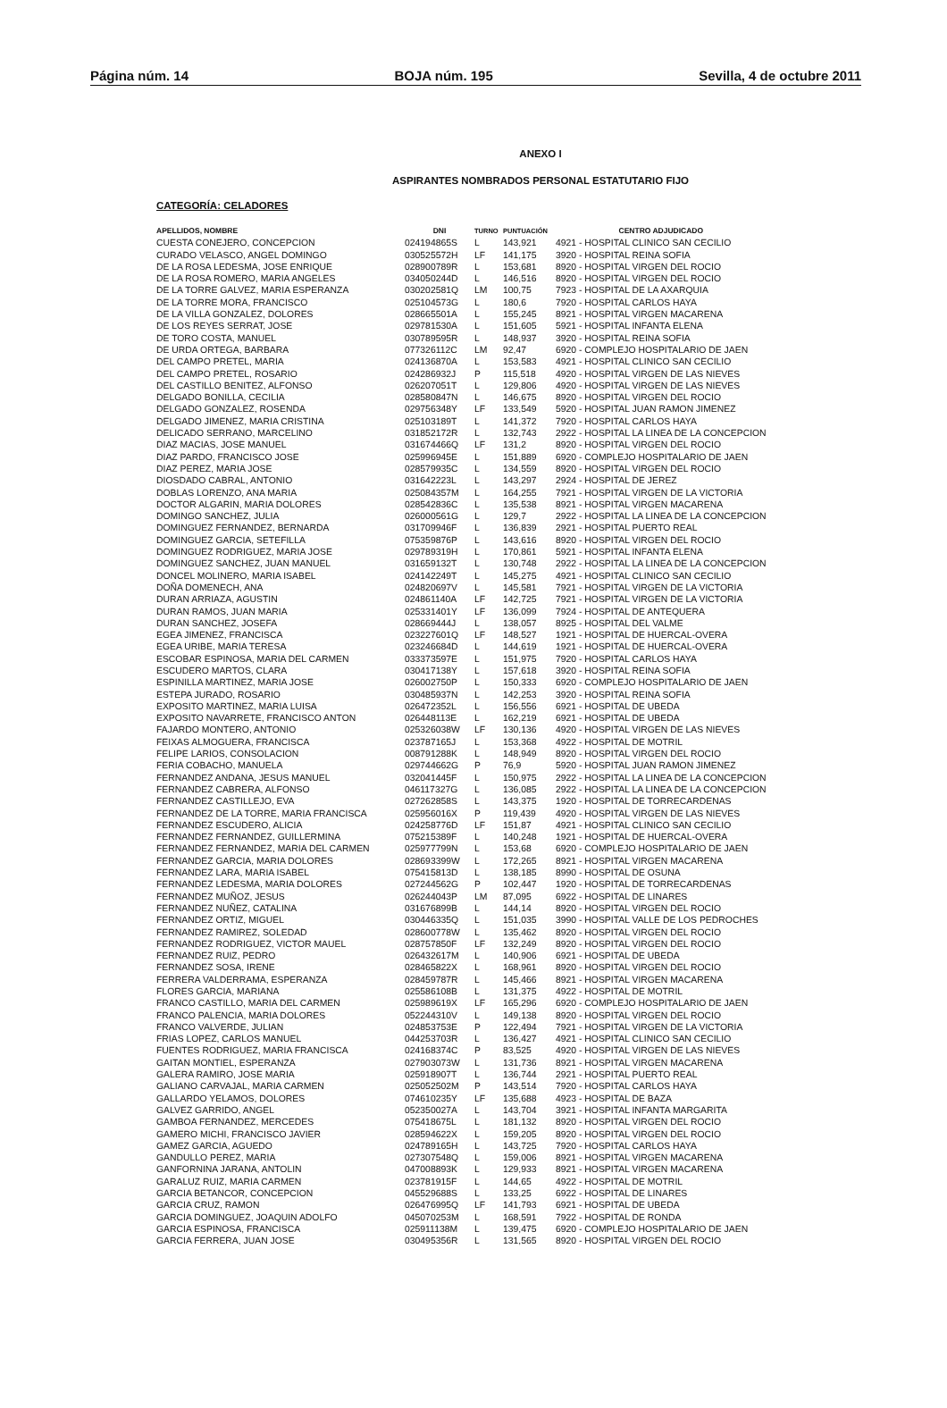Página núm. 14 BOJA núm. 195 Sevilla, 4 de octubre 2011
ANEXO I
ASPIRANTES NOMBRADOS PERSONAL ESTATUTARIO FIJO
CATEGORÍA: CELADORES
| APELLIDOS, NOMBRE | DNI | TURNO | PUNTUACIÓN | CENTRO ADJUDICADO |
| --- | --- | --- | --- | --- |
| CUESTA CONEJERO, CONCEPCION | 024194865S | L | 143,921 | 4921 - HOSPITAL CLINICO SAN CECILIO |
| CURADO VELASCO, ANGEL DOMINGO | 030525572H | LF | 141,175 | 3920 - HOSPITAL REINA SOFIA |
| DE LA ROSA LEDESMA, JOSE ENRIQUE | 028900789R | L | 153,681 | 8920 - HOSPITAL VIRGEN DEL ROCIO |
| DE LA ROSA ROMERO, MARIA ANGELES | 034050244D | L | 146,516 | 8920 - HOSPITAL VIRGEN DEL ROCIO |
| DE LA TORRE GALVEZ, MARIA ESPERANZA | 030202581Q | LM | 100,75 | 7923 - HOSPITAL DE LA AXARQUIA |
| DE LA TORRE MORA, FRANCISCO | 025104573G | L | 180,6 | 7920 - HOSPITAL CARLOS HAYA |
| DE LA VILLA GONZALEZ, DOLORES | 028665501A | L | 155,245 | 8921 - HOSPITAL VIRGEN MACARENA |
| DE LOS REYES SERRAT, JOSE | 029781530A | L | 151,605 | 5921 - HOSPITAL INFANTA ELENA |
| DE TORO COSTA, MANUEL | 030789595R | L | 148,937 | 3920 - HOSPITAL REINA SOFIA |
| DE URDA ORTEGA, BARBARA | 077326112C | LM | 92,47 | 6920 - COMPLEJO HOSPITALARIO DE JAEN |
| DEL CAMPO PRETEL, MARIA | 024136870A | L | 153,583 | 4921 - HOSPITAL CLINICO SAN CECILIO |
| DEL CAMPO PRETEL, ROSARIO | 024286932J | P | 115,518 | 4920 - HOSPITAL VIRGEN DE LAS NIEVES |
| DEL CASTILLO BENITEZ, ALFONSO | 026207051T | L | 129,806 | 4920 - HOSPITAL VIRGEN DE LAS NIEVES |
| DELGADO BONILLA, CECILIA | 028580847N | L | 146,675 | 8920 - HOSPITAL VIRGEN DEL ROCIO |
| DELGADO GONZALEZ, ROSENDA | 029756348Y | LF | 133,549 | 5920 - HOSPITAL JUAN RAMON JIMENEZ |
| DELGADO JIMENEZ, MARIA CRISTINA | 025103189T | L | 141,372 | 7920 - HOSPITAL CARLOS HAYA |
| DELICADO SERRANO, MARCELINO | 031852172R | L | 132,743 | 2922 - HOSPITAL LA LINEA DE LA CONCEPCION |
| DIAZ MACIAS, JOSE MANUEL | 031674466Q | LF | 131,2 | 8920 - HOSPITAL VIRGEN DEL ROCIO |
| DIAZ PARDO, FRANCISCO JOSE | 025996945E | L | 151,889 | 6920 - COMPLEJO HOSPITALARIO DE JAEN |
| DIAZ PEREZ, MARIA JOSE | 028579935C | L | 134,559 | 8920 - HOSPITAL VIRGEN DEL ROCIO |
| DIOSDADO CABRAL, ANTONIO | 031642223L | L | 143,297 | 2924 - HOSPITAL DE JEREZ |
| DOBLAS LORENZO, ANA MARIA | 025084357M | L | 164,255 | 7921 - HOSPITAL VIRGEN DE LA VICTORIA |
| DOCTOR ALGARIN, MARIA DOLORES | 028542836C | L | 135,538 | 8921 - HOSPITAL VIRGEN MACARENA |
| DOMINGO SANCHEZ, JULIA | 026000561G | L | 129,7 | 2922 - HOSPITAL LA LINEA DE LA CONCEPCION |
| DOMINGUEZ FERNANDEZ, BERNARDA | 031709946F | L | 136,839 | 2921 - HOSPITAL PUERTO REAL |
| DOMINGUEZ GARCIA, SETEFILLA | 075359876P | L | 143,616 | 8920 - HOSPITAL VIRGEN DEL ROCIO |
| DOMINGUEZ RODRIGUEZ, MARIA JOSE | 029789319H | L | 170,861 | 5921 - HOSPITAL INFANTA ELENA |
| DOMINGUEZ SANCHEZ, JUAN MANUEL | 031659132T | L | 130,748 | 2922 - HOSPITAL LA LINEA DE LA CONCEPCION |
| DONCEL MOLINERO, MARIA ISABEL | 024142249T | L | 145,275 | 4921 - HOSPITAL CLINICO SAN CECILIO |
| DOÑA DOMENECH, ANA | 024820697V | L | 145,581 | 7921 - HOSPITAL VIRGEN DE LA VICTORIA |
| DURAN ARRIAZA, AGUSTIN | 024861140A | LF | 142,725 | 7921 - HOSPITAL VIRGEN DE LA VICTORIA |
| DURAN RAMOS, JUAN MARIA | 025331401Y | LF | 136,099 | 7924 - HOSPITAL DE ANTEQUERA |
| DURAN SANCHEZ, JOSEFA | 028669444J | L | 138,057 | 8925 - HOSPITAL DEL VALME |
| EGEA JIMENEZ, FRANCISCA | 023227601Q | LF | 148,527 | 1921 - HOSPITAL DE HUERCAL-OVERA |
| EGEA URIBE, MARIA TERESA | 023246684D | L | 144,619 | 1921 - HOSPITAL DE HUERCAL-OVERA |
| ESCOBAR ESPINOSA, MARIA DEL CARMEN | 033373597E | L | 151,975 | 7920 - HOSPITAL CARLOS HAYA |
| ESCUDERO MARTOS, CLARA | 030417138Y | L | 157,618 | 3920 - HOSPITAL REINA SOFIA |
| ESPINILLA MARTINEZ, MARIA JOSE | 026002750P | L | 150,333 | 6920 - COMPLEJO HOSPITALARIO DE JAEN |
| ESTEPA JURADO, ROSARIO | 030485937N | L | 142,253 | 3920 - HOSPITAL REINA SOFIA |
| EXPOSITO MARTINEZ, MARIA LUISA | 026472352L | L | 156,556 | 6921 - HOSPITAL DE UBEDA |
| EXPOSITO NAVARRETE, FRANCISCO ANTON | 026448113E | L | 162,219 | 6921 - HOSPITAL DE UBEDA |
| FAJARDO MONTERO, ANTONIO | 025326038W | LF | 130,136 | 4920 - HOSPITAL VIRGEN DE LAS NIEVES |
| FEIXAS ALMOGUERA, FRANCISCA | 023787165J | L | 153,368 | 4922 - HOSPITAL DE MOTRIL |
| FELIPE LARIOS, CONSOLACION | 008791288K | L | 148,949 | 8920 - HOSPITAL VIRGEN DEL ROCIO |
| FERIA COBACHO, MANUELA | 029744662G | P | 76,9 | 5920 - HOSPITAL JUAN RAMON JIMENEZ |
| FERNANDEZ ANDANA, JESUS MANUEL | 032041445F | L | 150,975 | 2922 - HOSPITAL LA LINEA DE LA CONCEPCION |
| FERNANDEZ CABRERA, ALFONSO | 046117327G | L | 136,085 | 2922 - HOSPITAL LA LINEA DE LA CONCEPCION |
| FERNANDEZ CASTILLEJO, EVA | 027262858S | L | 143,375 | 1920 - HOSPITAL DE TORRECARDENAS |
| FERNANDEZ DE LA TORRE, MARIA FRANCISCA | 025956016X | P | 119,439 | 4920 - HOSPITAL VIRGEN DE LAS NIEVES |
| FERNANDEZ ESCUDERO, ALICIA | 024258776D | LF | 151,87 | 4921 - HOSPITAL CLINICO SAN CECILIO |
| FERNANDEZ FERNANDEZ, GUILLERMINA | 075215389F | L | 140,248 | 1921 - HOSPITAL DE HUERCAL-OVERA |
| FERNANDEZ FERNANDEZ, MARIA DEL CARMEN | 025977799N | L | 153,68 | 6920 - COMPLEJO HOSPITALARIO DE JAEN |
| FERNANDEZ GARCIA, MARIA DOLORES | 028693399W | L | 172,265 | 8921 - HOSPITAL VIRGEN MACARENA |
| FERNANDEZ LARA, MARIA ISABEL | 075415813D | L | 138,185 | 8990 - HOSPITAL DE OSUNA |
| FERNANDEZ LEDESMA, MARIA DOLORES | 027244562G | P | 102,447 | 1920 - HOSPITAL DE TORRECARDENAS |
| FERNANDEZ MUÑOZ, JESUS | 026244043P | LM | 87,095 | 6922 - HOSPITAL DE LINARES |
| FERNANDEZ NUÑEZ, CATALINA | 031676899B | L | 144,14 | 8920 - HOSPITAL VIRGEN DEL ROCIO |
| FERNANDEZ ORTIZ, MIGUEL | 030446335Q | L | 151,035 | 3990 - HOSPITAL VALLE DE LOS PEDROCHES |
| FERNANDEZ RAMIREZ, SOLEDAD | 028600778W | L | 135,462 | 8920 - HOSPITAL VIRGEN DEL ROCIO |
| FERNANDEZ RODRIGUEZ, VICTOR MAUEL | 028757850F | LF | 132,249 | 8920 - HOSPITAL VIRGEN DEL ROCIO |
| FERNANDEZ RUIZ, PEDRO | 026432617M | L | 140,906 | 6921 - HOSPITAL DE UBEDA |
| FERNANDEZ SOSA, IRENE | 028465822X | L | 168,961 | 8920 - HOSPITAL VIRGEN DEL ROCIO |
| FERRERA VALDERRAMA, ESPERANZA | 028459787R | L | 145,466 | 8921 - HOSPITAL VIRGEN MACARENA |
| FLORES GARCIA, MARIANA | 025586108B | L | 131,375 | 4922 - HOSPITAL DE MOTRIL |
| FRANCO CASTILLO, MARIA DEL CARMEN | 025989619X | LF | 165,296 | 6920 - COMPLEJO HOSPITALARIO DE JAEN |
| FRANCO PALENCIA, MARIA DOLORES | 052244310V | L | 149,138 | 8920 - HOSPITAL VIRGEN DEL ROCIO |
| FRANCO VALVERDE, JULIAN | 024853753E | P | 122,494 | 7921 - HOSPITAL VIRGEN DE LA VICTORIA |
| FRIAS LOPEZ, CARLOS MANUEL | 044253703R | L | 136,427 | 4921 - HOSPITAL CLINICO SAN CECILIO |
| FUENTES RODRIGUEZ, MARIA FRANCISCA | 024168374C | P | 83,525 | 4920 - HOSPITAL VIRGEN DE LAS NIEVES |
| GAITAN MONTIEL, ESPERANZA | 027903073W | L | 131,736 | 8921 - HOSPITAL VIRGEN MACARENA |
| GALERA RAMIRO, JOSE MARIA | 025918907T | L | 136,744 | 2921 - HOSPITAL PUERTO REAL |
| GALIANO CARVAJAL, MARIA CARMEN | 025052502M | P | 143,514 | 7920 - HOSPITAL CARLOS HAYA |
| GALLARDO YELAMOS, DOLORES | 074610235Y | LF | 135,688 | 4923 - HOSPITAL DE BAZA |
| GALVEZ GARRIDO, ANGEL | 052350027A | L | 143,704 | 3921 - HOSPITAL INFANTA MARGARITA |
| GAMBOA FERNANDEZ, MERCEDES | 075418675L | L | 181,132 | 8920 - HOSPITAL VIRGEN DEL ROCIO |
| GAMERO MICHI, FRANCISCO JAVIER | 028594622X | L | 159,205 | 8920 - HOSPITAL VIRGEN DEL ROCIO |
| GAMEZ GARCIA, AGUEDO | 024789165H | L | 143,725 | 7920 - HOSPITAL CARLOS HAYA |
| GANDULLO PEREZ, MARIA | 027307548Q | L | 159,006 | 8921 - HOSPITAL VIRGEN MACARENA |
| GANFORNINA JARANA, ANTOLIN | 047008893K | L | 129,933 | 8921 - HOSPITAL VIRGEN MACARENA |
| GARALUZ RUIZ, MARIA CARMEN | 023781915F | L | 144,65 | 4922 - HOSPITAL DE MOTRIL |
| GARCIA BETANCOR, CONCEPCION | 045529688S | L | 133,25 | 6922 - HOSPITAL DE LINARES |
| GARCIA CRUZ, RAMON | 026476995Q | LF | 141,793 | 6921 - HOSPITAL DE UBEDA |
| GARCIA DOMINGUEZ, JOAQUIN ADOLFO | 045070253M | L | 168,591 | 7922 - HOSPITAL DE RONDA |
| GARCIA ESPINOSA, FRANCISCA | 025911138M | L | 139,475 | 6920 - COMPLEJO HOSPITALARIO DE JAEN |
| GARCIA FERRERA, JUAN JOSE | 030495356R | L | 131,565 | 8920 - HOSPITAL VIRGEN DEL ROCIO |